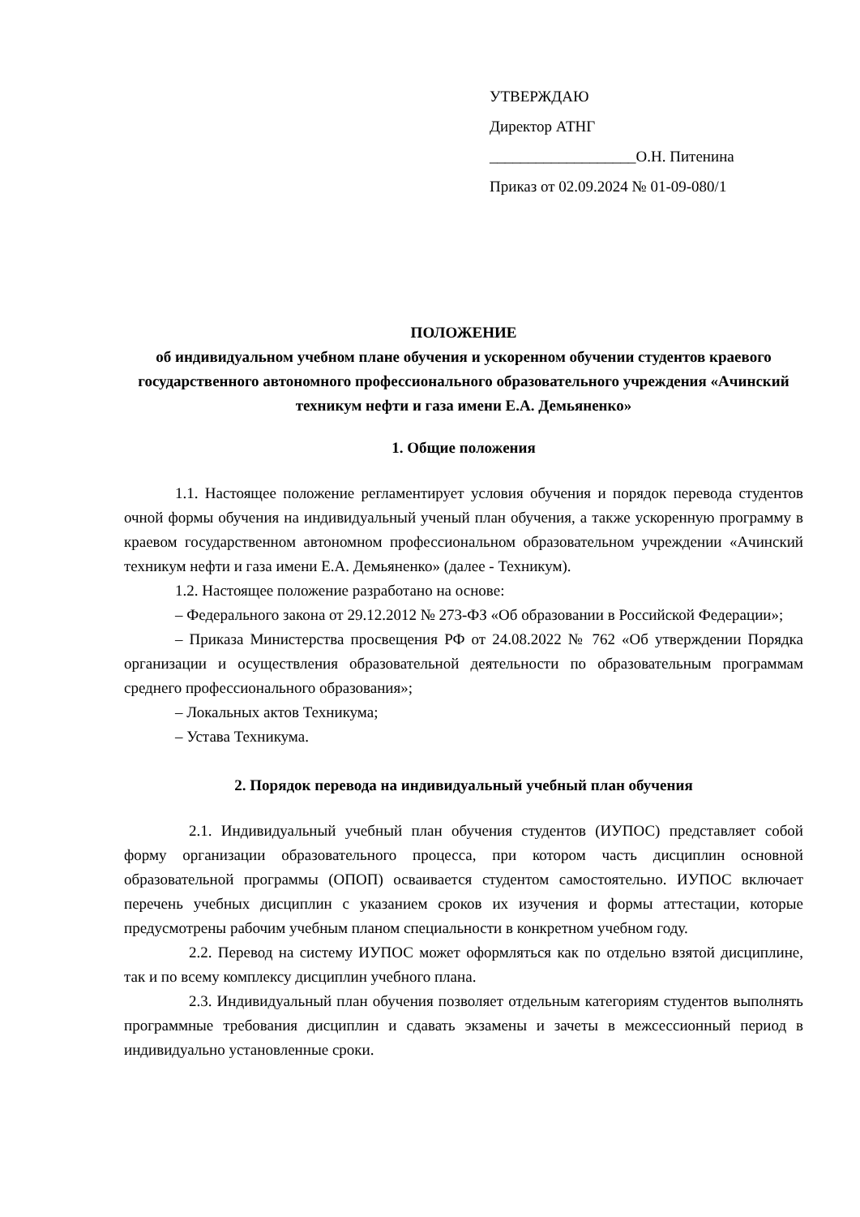УТВЕРЖДАЮ
Директор АТНГ
___________________О.Н. Питенина
Приказ от 02.09.2024 № 01-09-080/1
ПОЛОЖЕНИЕ
об индивидуальном учебном плане обучения и ускоренном обучении студентов краевого государственного автономного профессионального образовательного учреждения «Ачинский техникум нефти и газа имени Е.А. Демьяненко»
1. Общие положения
1.1. Настоящее положение регламентирует условия обучения и порядок перевода студентов очной формы обучения на индивидуальный ученый план обучения, а также ускоренную программу в краевом государственном автономном профессиональном образовательном учреждении «Ачинский техникум нефти и газа имени Е.А. Демьяненко» (далее - Техникум).
1.2. Настоящее положение разработано на основе:
– Федерального закона от 29.12.2012 № 273-ФЗ «Об образовании в Российской Федерации»;
– Приказа Министерства просвещения РФ от 24.08.2022 № 762 «Об утверждении Порядка организации и осуществления образовательной деятельности по образовательным программам среднего профессионального образования»;
– Локальных актов Техникума;
– Устава Техникума.
2. Порядок перевода на индивидуальный учебный план обучения
2.1. Индивидуальный учебный план обучения студентов (ИУПОС) представляет собой форму организации образовательного процесса, при котором часть дисциплин основной образовательной программы (ОПОП) осваивается студентом самостоятельно. ИУПОС включает перечень учебных дисциплин с указанием сроков их изучения и формы аттестации, которые предусмотрены рабочим учебным планом специальности в конкретном учебном году.
2.2. Перевод на систему ИУПОС может оформляться как по отдельно взятой дисциплине, так и по всему комплексу дисциплин учебного плана.
2.3. Индивидуальный план обучения позволяет отдельным категориям студентов выполнять программные требования дисциплин и сдавать экзамены и зачеты в межсессионный период в индивидуально установленные сроки.